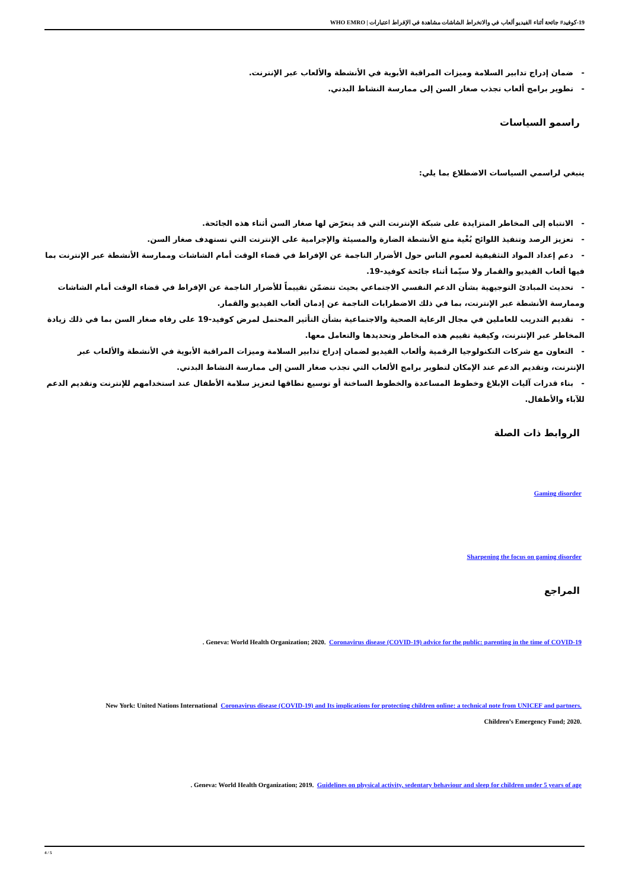19-كوفيد# جائحة أثناء الفيديو ألعاب في والانخراط الشاشات مشاهدة في الإفراط اعتبارات | WHO EMRO
- ضمان إدراج تدابير السلامة وميزات المراقبة الأبوية في الأنشطة والألعاب عبر الإنترنت.
- تطوير برامج ألعاب تجذب صغار السن إلى ممارسة النشاط البدني.
راسمو السياسات
ينبغي لراسمي السياسات الاضطلاع بما يلي:
- الانتباه إلى المخاطر المتزايدة على شبكة الإنترنت التي قد يتعرّض لها صغار السن أثناء هذه الجائحة.
- تعزيز الرصد وتنفيذ اللوائح بُغْية منع الأنشطة الضارة والمسيئة والإجرامية على الإنترنت التي تستهدف صغار السن.
- دعم إعداد المواد التثقيفية لعموم الناس حول الأضرار الناجمة عن الإفراط في قضاء الوقت أمام الشاشات وممارسة الأنشطة عبر الإنترنت بما فيها ألعاب الفيديو والقمار ولا سيّما أثناء جائحة كوفيد-19.
- تحديث المبادئ التوجيهية بشأن الدعم النفسي الاجتماعي بحيث تتضمّن تقييماً للأضرار الناجمة عن الإفراط في قضاء الوقت أمام الشاشات وممارسة الأنشطة عبر الإنترنت، بما في ذلك الاضطرابات الناجمة عن إدمان ألعاب الفيديو والقمار.
- تقديم التدريب للعاملين في مجال الرعاية الصحية والاجتماعية بشأن التأثير المحتمل لمرض كوفيد-19 على رفاه صغار السن بما في ذلك زيادة المخاطر عبر الإنترنت، وكيفية تقييم هذه المخاطر وتحديدها والتعامل معها.
- التعاون مع شركات التكنولوجيا الرقمية وألعاب الفيديو لضمان إدراج تدابير السلامة وميزات المراقبة الأبوية في الأنشطة والألعاب عبر الإنترنت، وتقديم الدعم عند الإمكان لتطوير برامج الألعاب التي تجذب صغار السن إلى ممارسة النشاط البدني.
- بناء قدرات آليات الإبلاغ وخطوط المساعدة والخطوط الساخنة أو توسيع نطاقها لتعزيز سلامة الأطفال عند استخدامهم للإنترنت وتقديم الدعم للآباء والأطفال.
الروابط ذات الصلة
Gaming disorder
Sharpening the focus on gaming disorder
المراجع
. Geneva: World Health Organization; 2020. Coronavirus disease (COVID-19) advice for the public: parenting in the time of COVID-19
New York: United Nations International Coronavirus disease (COVID-19) and Its implications for protecting children online: a technical note from UNICEF and partners.
Children’s Emergency Fund; 2020.
. Geneva: World Health Organization; 2019. Guidelines on physical activity, sedentary behaviour and sleep for children under 5 years of age
4 / 5